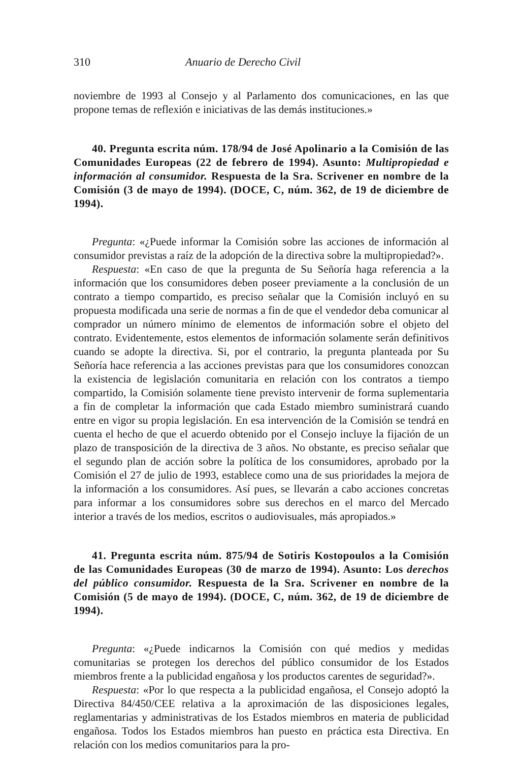310 Anuario de Derecho Civil
noviembre de 1993 al Consejo y al Parlamento dos comunicaciones, en las que propone temas de reflexión e iniciativas de las demás instituciones.»
40. Pregunta escrita núm. 178/94 de José Apolinario a la Comisión de las Comunidades Europeas (22 de febrero de 1994). Asunto: Multipropiedad e información al consumidor. Respuesta de la Sra. Scrivener en nombre de la Comisión (3 de mayo de 1994). (DOCE, C, núm. 362, de 19 de diciembre de 1994).
Pregunta: «¿Puede informar la Comisión sobre las acciones de información al consumidor previstas a raíz de la adopción de la directiva sobre la multipropiedad?».
Respuesta: «En caso de que la pregunta de Su Señoría haga referencia a la información que los consumidores deben poseer previamente a la conclusión de un contrato a tiempo compartido, es preciso señalar que la Comisión incluyó en su propuesta modificada una serie de normas a fin de que el vendedor deba comunicar al comprador un número mínimo de elementos de información sobre el objeto del contrato. Evidentemente, estos elementos de información solamente serán definitivos cuando se adopte la directiva. Si, por el contrario, la pregunta planteada por Su Señoría hace referencia a las acciones previstas para que los consumidores conozcan la existencia de legislación comunitaria en relación con los contratos a tiempo compartido, la Comisión solamente tiene previsto intervenir de forma suplementaria a fin de completar la información que cada Estado miembro suministrará cuando entre en vigor su propia legislación. En esa intervención de la Comisión se tendrá en cuenta el hecho de que el acuerdo obtenido por el Consejo incluye la fijación de un plazo de transposición de la directiva de 3 años. No obstante, es preciso señalar que el segundo plan de acción sobre la política de los consumidores, aprobado por la Comisión el 27 de julio de 1993, establece como una de sus prioridades la mejora de la información a los consumidores. Así pues, se llevarán a cabo acciones concretas para informar a los consumidores sobre sus derechos en el marco del Mercado interior a través de los medios, escritos o audiovisuales, más apropiados.»
41. Pregunta escrita núm. 875/94 de Sotiris Kostopoulos a la Comisión de las Comunidades Europeas (30 de marzo de 1994). Asunto: Los derechos del público consumidor. Respuesta de la Sra. Scrivener en nombre de la Comisión (5 de mayo de 1994). (DOCE, C, núm. 362, de 19 de diciembre de 1994).
Pregunta: «¿Puede indicarnos la Comisión con qué medios y medidas comunitarias se protegen los derechos del público consumidor de los Estados miembros frente a la publicidad engañosa y los productos carentes de seguridad?».
Respuesta: «Por lo que respecta a la publicidad engañosa, el Consejo adoptó la Directiva 84/450/CEE relativa a la aproximación de las disposiciones legales, reglamentarias y administrativas de los Estados miembros en materia de publicidad engañosa. Todos los Estados miembros han puesto en práctica esta Directiva. En relación con los medios comunitarios para la pro-